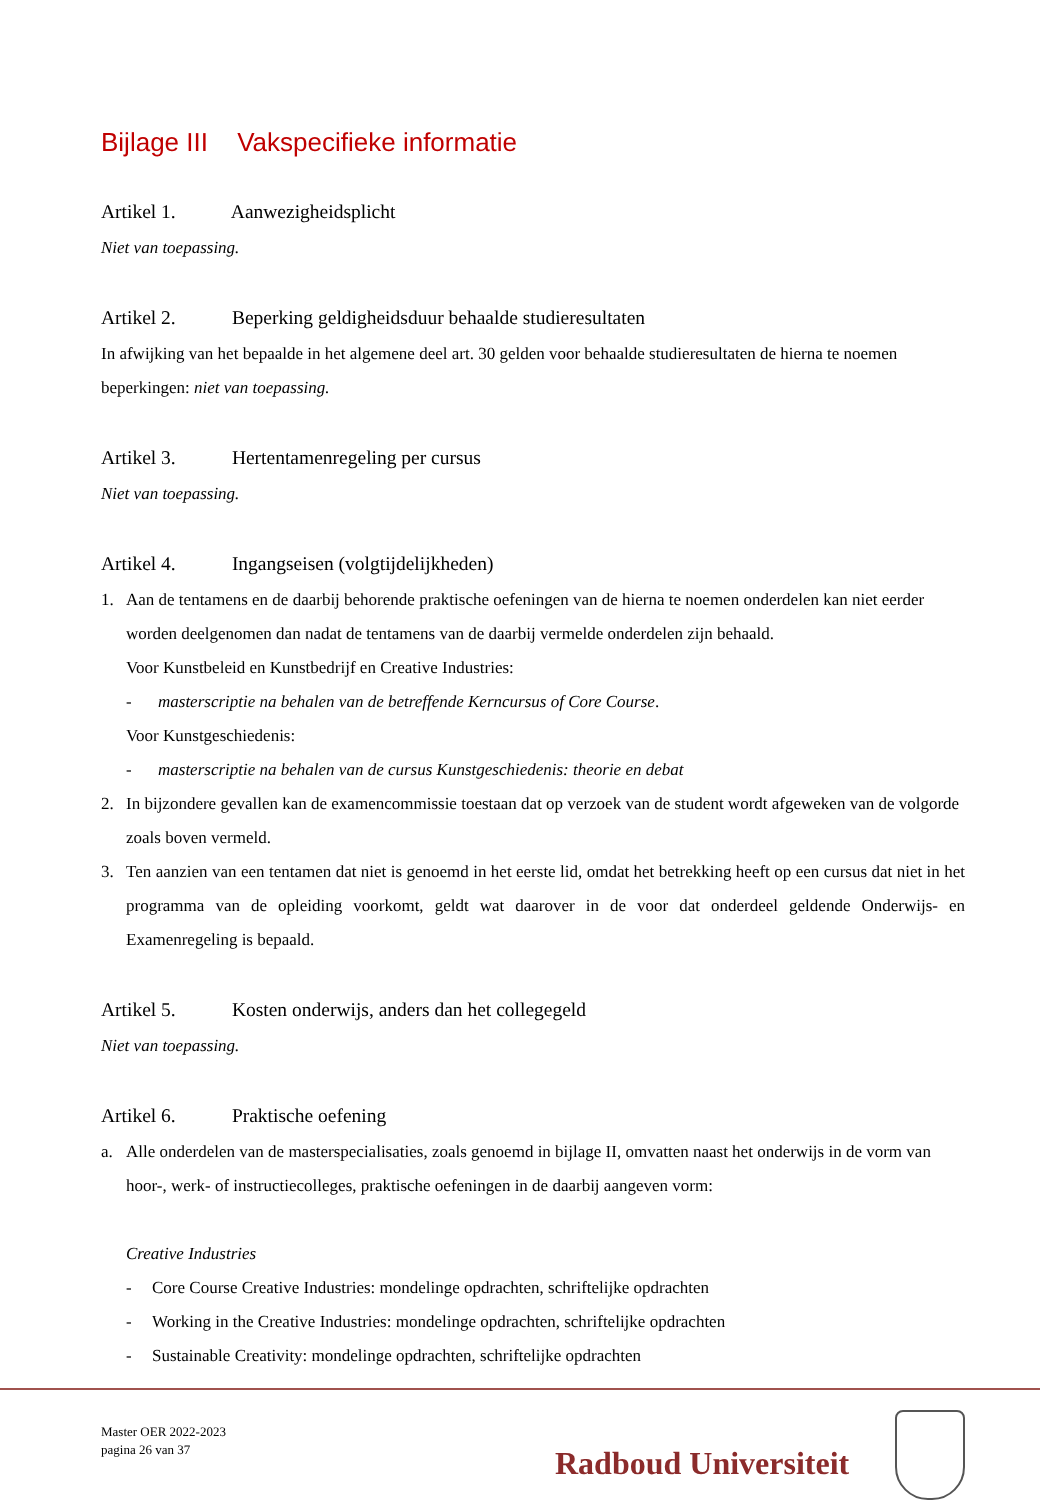Bijlage III Vakspecifieke informatie
Artikel 1. Aanwezigheidsplicht
Niet van toepassing.
Artikel 2. Beperking geldigheidsduur behaalde studieresultaten
In afwijking van het bepaalde in het algemene deel art. 30 gelden voor behaalde studieresultaten de hierna te noemen beperkingen: niet van toepassing.
Artikel 3. Hertentamenregeling per cursus
Niet van toepassing.
Artikel 4. Ingangseisen (volgtijdelijkheden)
1. Aan de tentamens en de daarbij behorende praktische oefeningen van de hierna te noemen onderdelen kan niet eerder worden deelgenomen dan nadat de tentamens van de daarbij vermelde onderdelen zijn behaald.
Voor Kunstbeleid en Kunstbedrijf en Creative Industries:
- masterscriptie na behalen van de betreffende Kerncursus of Core Course.
Voor Kunstgeschiedenis:
- masterscriptie na behalen van de cursus Kunstgeschiedenis: theorie en debat
2. In bijzondere gevallen kan de examencommissie toestaan dat op verzoek van de student wordt afgeweken van de volgorde zoals boven vermeld.
3. Ten aanzien van een tentamen dat niet is genoemd in het eerste lid, omdat het betrekking heeft op een cursus dat niet in het programma van de opleiding voorkomt, geldt wat daarover in de voor dat onderdeel geldende Onderwijs- en Examenregeling is bepaald.
Artikel 5. Kosten onderwijs, anders dan het collegegeld
Niet van toepassing.
Artikel 6. Praktische oefening
a. Alle onderdelen van de masterspecialisaties, zoals genoemd in bijlage II, omvatten naast het onderwijs in de vorm van hoor-, werk- of instructiecolleges, praktische oefeningen in de daarbij aangeven vorm:
Creative Industries
- Core Course Creative Industries: mondelinge opdrachten, schriftelijke opdrachten
- Working in the Creative Industries: mondelinge opdrachten, schriftelijke opdrachten
- Sustainable Creativity: mondelinge opdrachten, schriftelijke opdrachten
Master OER 2022-2023
pagina 26 van 37
Radboud Universiteit